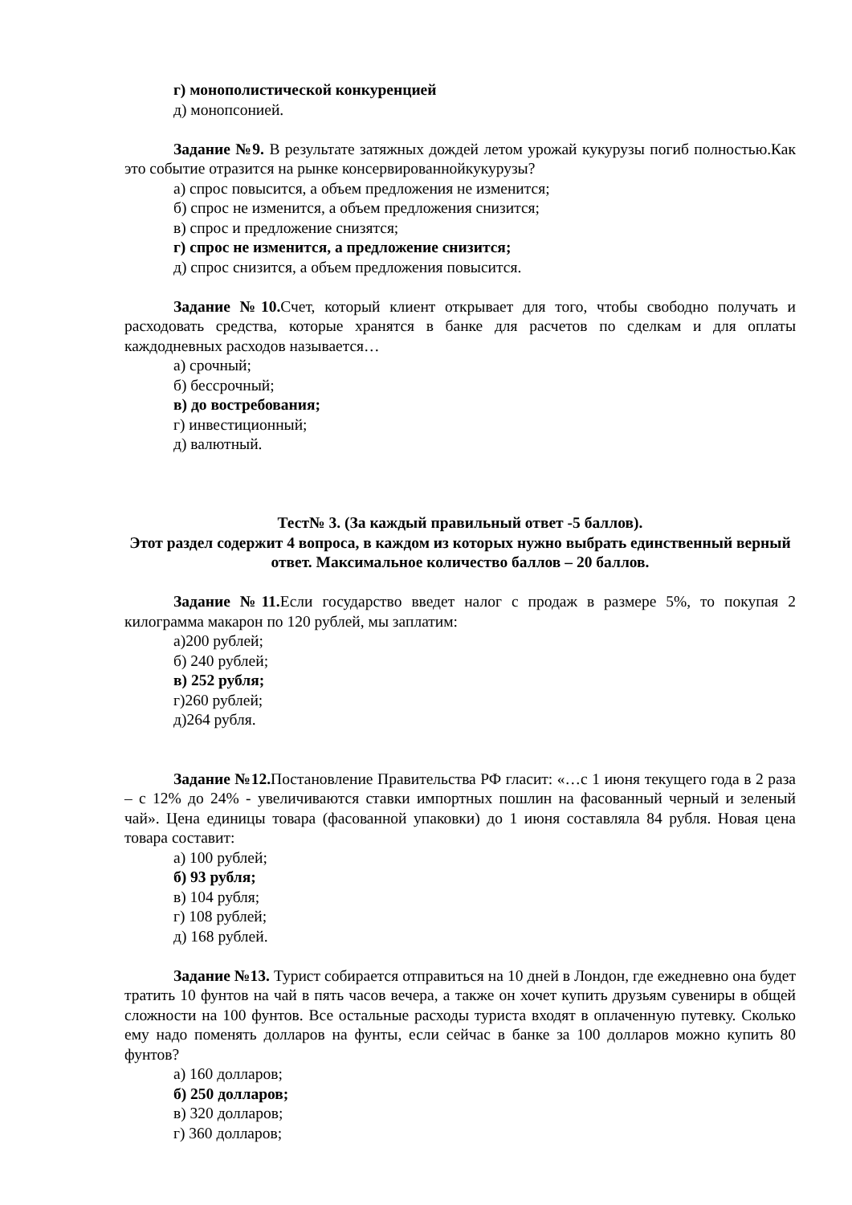г) монополистической конкуренцией
д) монопсонией.
Задание №9. В результате затяжных дождей летом урожай кукурузы погиб полностью.Как это событие отразится на рынке консервированнойкукурузы?
а) спрос повысится, а объем предложения не изменится;
б) спрос не изменится, а объем предложения снизится;
в) спрос и предложение снизятся;
г) спрос не изменится, а предложение снизится;
д) спрос снизится, а объем предложения повысится.
Задание №10. Счет, который клиент открывает для того, чтобы свободно получать и расходовать средства, которые хранятся в банке для расчетов по сделкам и для оплаты каждодневных расходов называется…
а) срочный;
б) бессрочный;
в) до востребования;
г) инвестиционный;
д) валютный.
Тест№ 3. (За каждый правильный ответ -5 баллов).
Этот раздел содержит 4 вопроса, в каждом из которых нужно выбрать единственный верный ответ. Максимальное количество баллов – 20 баллов.
Задание №11. Если государство введет налог с продаж в размере 5%, то покупая 2 килограмма макарон по 120 рублей, мы заплатим:
а)200 рублей;
б) 240 рублей;
в) 252 рубля;
г)260 рублей;
д)264 рубля.
Задание №12. Постановление Правительства РФ гласит: «…с 1 июня текущего года в 2 раза – с 12% до 24% - увеличиваются ставки импортных пошлин на фасованный черный и зеленый чай». Цена единицы товара (фасованной упаковки) до 1 июня составляла 84 рубля. Новая цена товара составит:
а) 100 рублей;
б) 93 рубля;
в) 104 рубля;
г) 108 рублей;
д) 168 рублей.
Задание №13. Турист собирается отправиться на 10 дней в Лондон, где ежедневно она будет тратить 10 фунтов на чай в пять часов вечера, а также он хочет купить друзьям сувениры в общей сложности на 100 фунтов. Все остальные расходы туриста входят в оплаченную путевку. Сколько ему надо поменять долларов на фунты, если сейчас в банке за 100 долларов можно купить 80 фунтов?
а) 160 долларов;
б) 250 долларов;
в) 320 долларов;
г) 360 долларов;